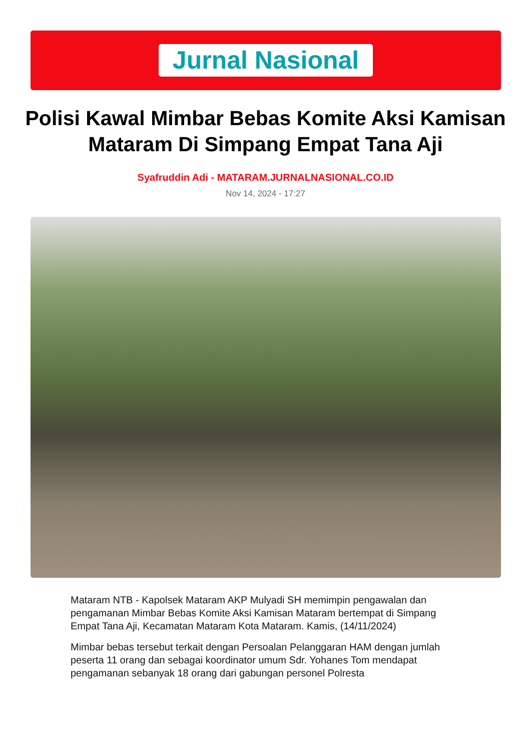Jurnal Nasional
Polisi Kawal Mimbar Bebas Komite Aksi Kamisan Mataram Di Simpang Empat Tana Aji
Syafruddin Adi - MATARAM.JURNALNASIONAL.CO.ID
Nov 14, 2024 - 17:27
Mataram NTB - Kapolsek Mataram AKP Mulyadi SH memimpin pengawalan dan pengamanan Mimbar Bebas Komite Aksi Kamisan Mataram bertempat di Simpang Empat Tana Aji, Kecamatan Mataram Kota Mataram. Kamis, (14/11/2024)
Mimbar bebas tersebut terkait dengan Persoalan Pelanggaran HAM dengan jumlah peserta 11 orang dan sebagai koordinator umum Sdr. Yohanes Tom mendapat pengamanan sebanyak 18 orang dari gabungan personel Polresta